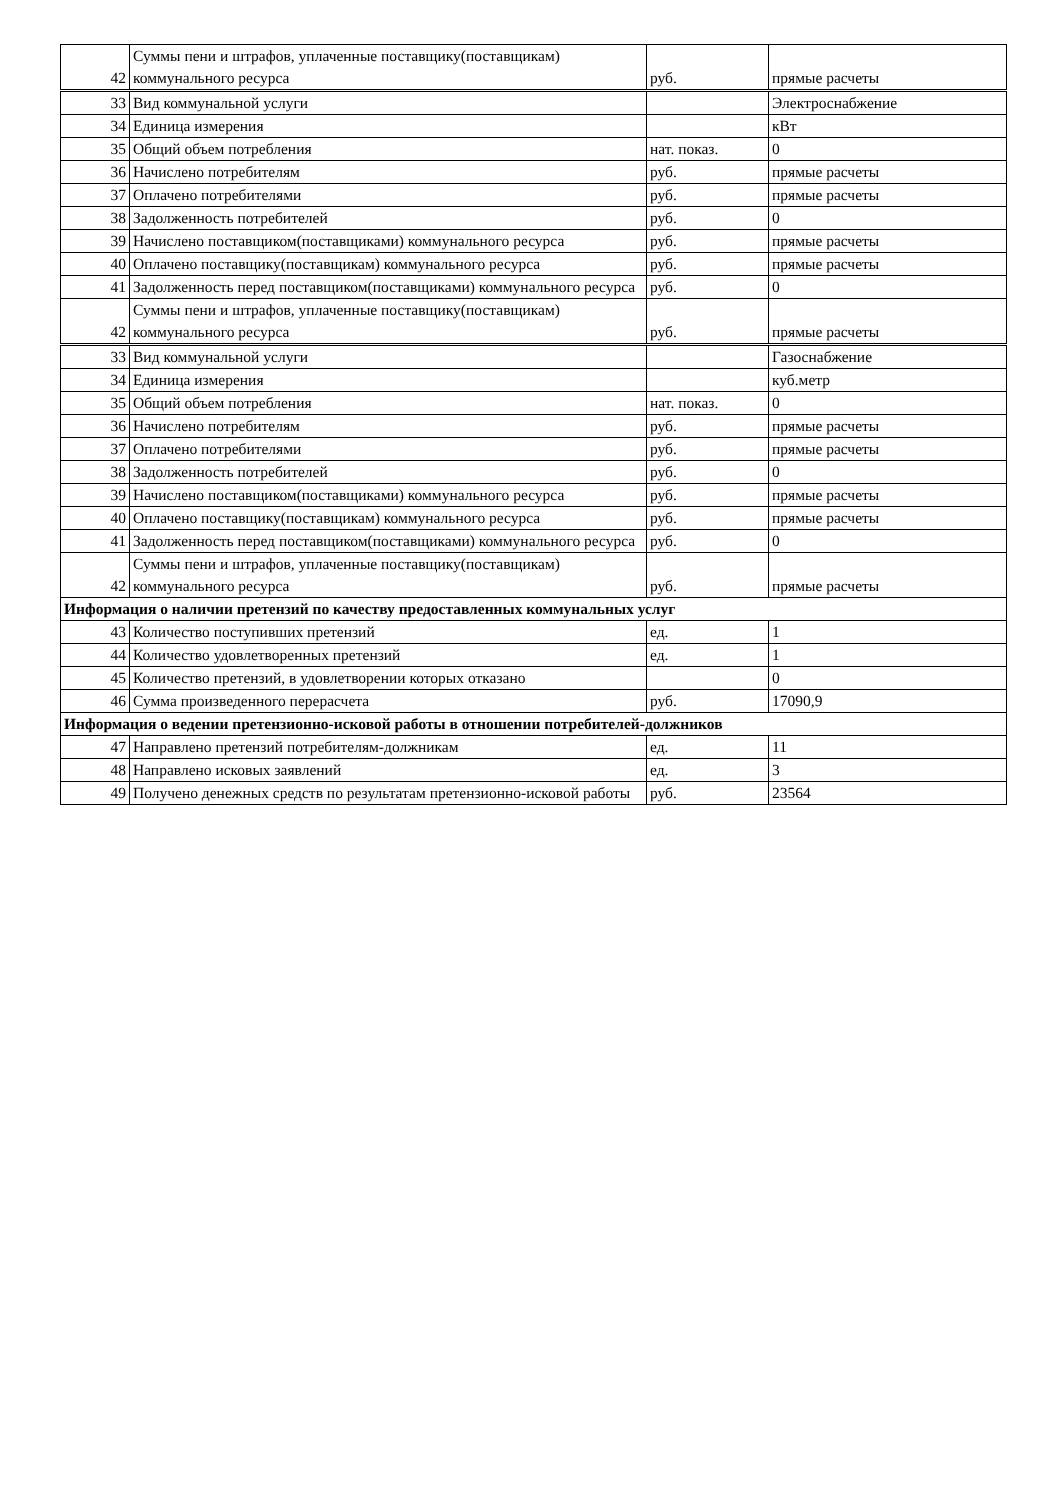| 42 | Суммы пени и штрафов, уплаченные поставщику(поставщикам) коммунального ресурса | руб. | прямые расчеты |
| 33 | Вид коммунальной услуги | | Электроснабжение |
| 34 | Единица измерения | | кВт |
| 35 | Общий объем потребления | нат. показ. | 0 |
| 36 | Начислено потребителям | руб. | прямые расчеты |
| 37 | Оплачено потребителями | руб. | прямые расчеты |
| 38 | Задолженность потребителей | руб. | 0 |
| 39 | Начислено поставщиком(поставщиками) коммунального ресурса | руб. | прямые расчеты |
| 40 | Оплачено поставщику(поставщикам) коммунального ресурса | руб. | прямые расчеты |
| 41 | Задолженность перед поставщиком(поставщиками) коммунального ресурса | руб. | 0 |
| 42 | Суммы пени и штрафов, уплаченные поставщику(поставщикам) коммунального ресурса | руб. | прямые расчеты |
| 33 | Вид коммунальной услуги | | Газоснабжение |
| 34 | Единица измерения | | куб.метр |
| 35 | Общий объем потребления | нат. показ. | 0 |
| 36 | Начислено потребителям | руб. | прямые расчеты |
| 37 | Оплачено потребителями | руб. | прямые расчеты |
| 38 | Задолженность потребителей | руб. | 0 |
| 39 | Начислено поставщиком(поставщиками) коммунального ресурса | руб. | прямые расчеты |
| 40 | Оплачено поставщику(поставщикам) коммунального ресурса | руб. | прямые расчеты |
| 41 | Задолженность перед поставщиком(поставщиками) коммунального ресурса | руб. | 0 |
| 42 | Суммы пени и штрафов, уплаченные поставщику(поставщикам) коммунального ресурса | руб. | прямые расчеты |
| Информация о наличии претензий по качеству предоставленных коммунальных услуг | | | |
| 43 | Количество поступивших претензий | ед. | 1 |
| 44 | Количество удовлетворенных претензий | ед. | 1 |
| 45 | Количество претензий, в удовлетворении которых отказано | | 0 |
| 46 | Сумма произведенного перерасчета | руб. | 17090,9 |
| Информация о ведении претензионно-исковой работы в отношении потребителей-должников | | | |
| 47 | Направлено претензий потребителям-должникам | ед. | 11 |
| 48 | Направлено исковых заявлений | ед. | 3 |
| 49 | Получено денежных средств по результатам претензионно-исковой работы | руб. | 23564 |